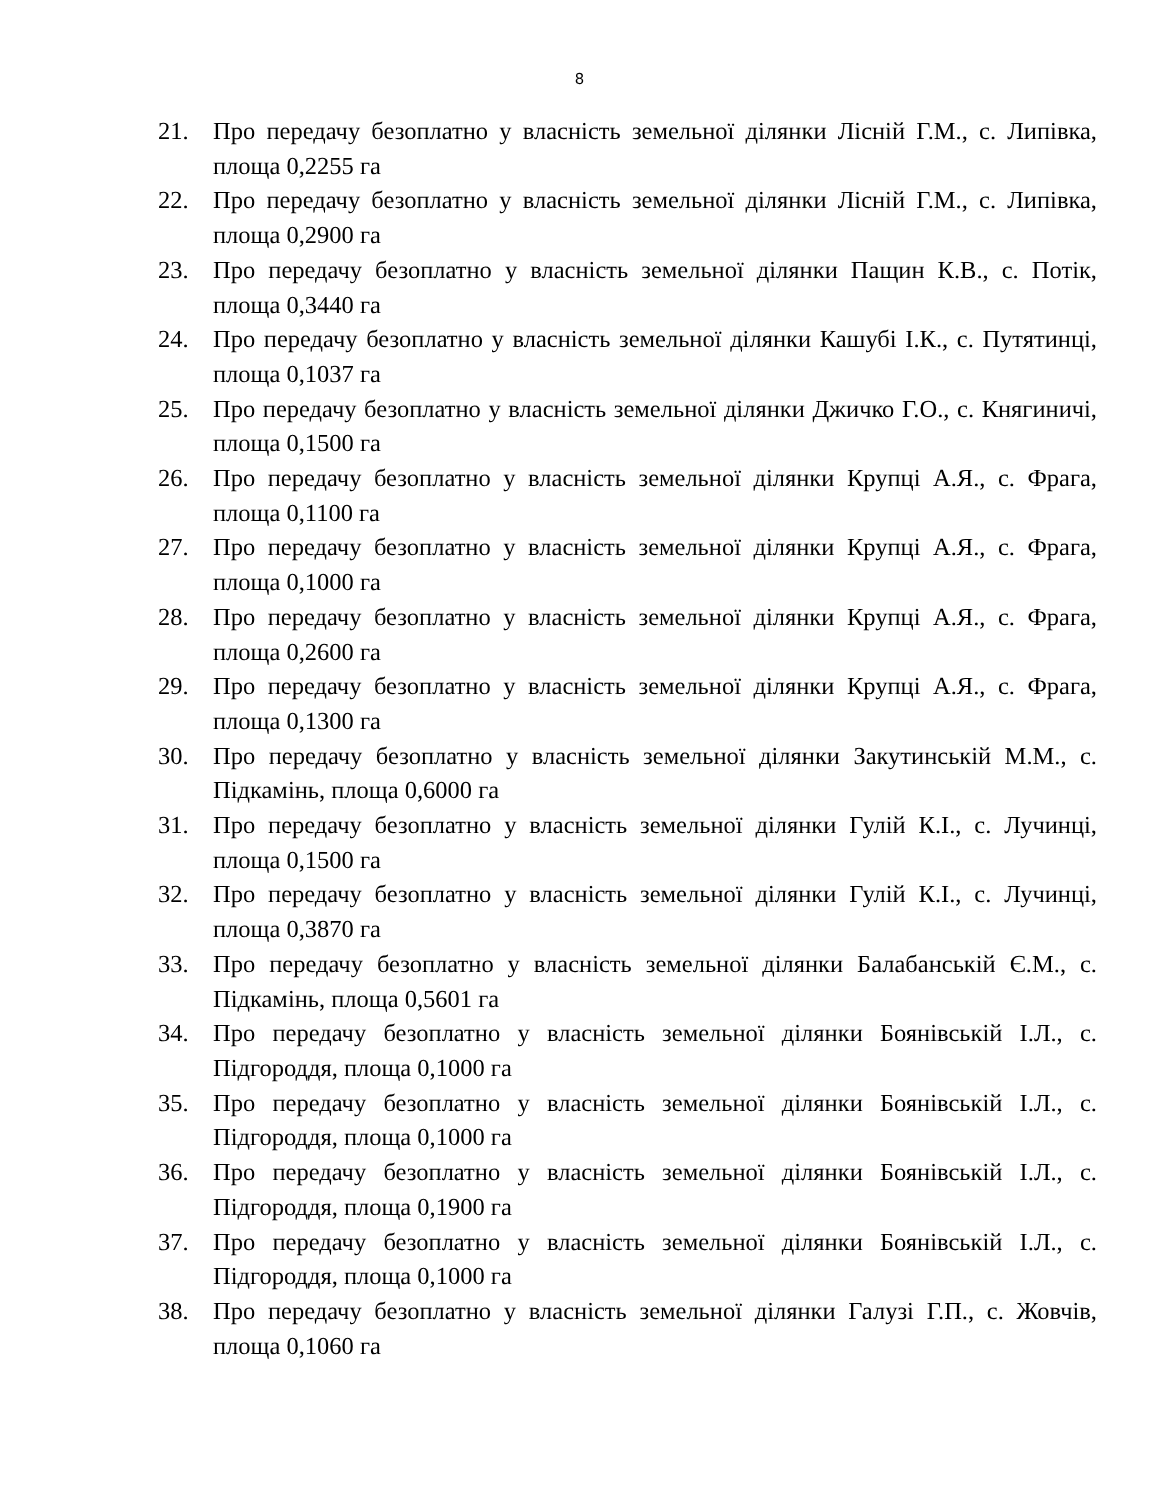8
21. Про передачу безоплатно у власність земельної ділянки Лісній Г.М., с. Липівка, площа 0,2255 га
22. Про передачу безоплатно у власність земельної ділянки Лісній Г.М., с. Липівка, площа 0,2900 га
23. Про передачу безоплатно у власність земельної ділянки Пащин К.В., с. Потік, площа 0,3440 га
24. Про передачу безоплатно у власність земельної ділянки Кашубі І.К., с. Путятинці, площа 0,1037 га
25. Про передачу безоплатно у власність земельної ділянки Джичко Г.О., с. Княгиничі, площа 0,1500 га
26. Про передачу безоплатно у власність земельної ділянки Крупці А.Я., с. Фрага, площа 0,1100 га
27. Про передачу безоплатно у власність земельної ділянки Крупці А.Я., с. Фрага, площа 0,1000 га
28. Про передачу безоплатно у власність земельної ділянки Крупці А.Я., с. Фрага, площа 0,2600 га
29. Про передачу безоплатно у власність земельної ділянки Крупці А.Я., с. Фрага, площа 0,1300 га
30. Про передачу безоплатно у власність земельної ділянки Закутинській М.М., с. Підкамінь, площа 0,6000 га
31. Про передачу безоплатно у власність земельної ділянки Гулій К.І., с. Лучинці, площа 0,1500 га
32. Про передачу безоплатно у власність земельної ділянки Гулій К.І., с. Лучинці, площа 0,3870 га
33. Про передачу безоплатно у власність земельної ділянки Балабанській Є.М., с. Підкамінь, площа 0,5601 га
34. Про передачу безоплатно у власність земельної ділянки Боянівській І.Л., с. Підгороддя, площа 0,1000 га
35. Про передачу безоплатно у власність земельної ділянки Боянівській І.Л., с. Підгороддя, площа 0,1000 га
36. Про передачу безоплатно у власність земельної ділянки Боянівській І.Л., с. Підгороддя, площа 0,1900 га
37. Про передачу безоплатно у власність земельної ділянки Боянівській І.Л., с. Підгороддя, площа 0,1000 га
38. Про передачу безоплатно у власність земельної ділянки Галузі Г.П., с. Жовчів, площа 0,1060 га